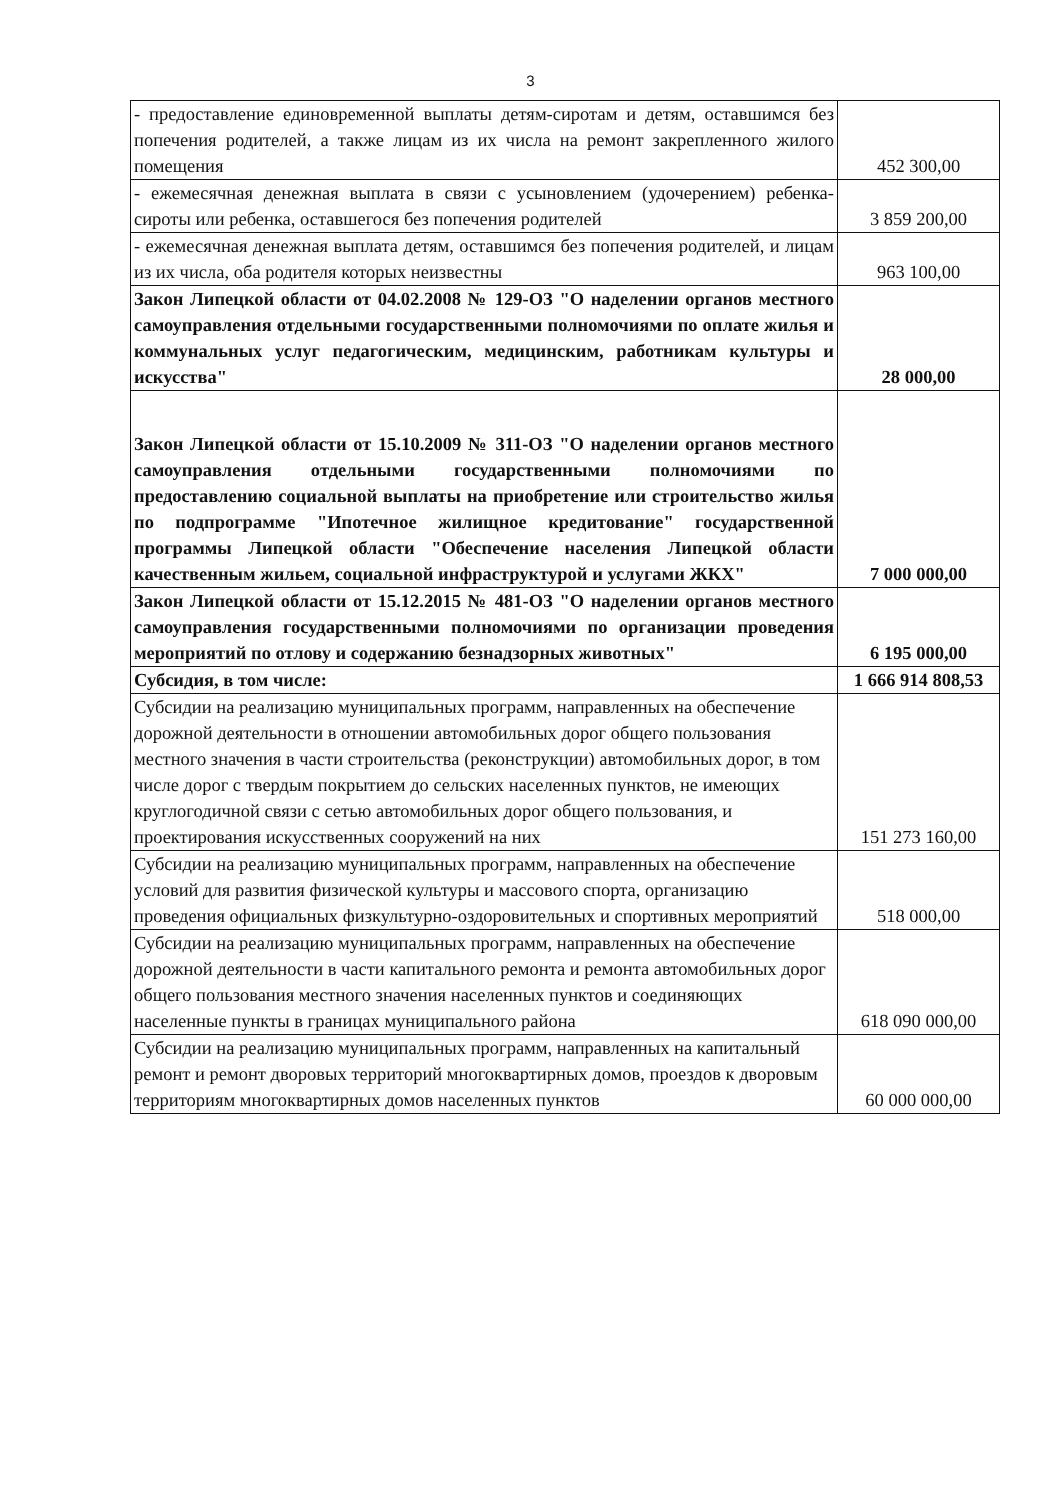3
| - предоставление единовременной выплаты детям-сиротам и детям, оставшимся без попечения родителей, а также лицам из их числа на ремонт закрепленного жилого помещения | 452 300,00 |
| - ежемесячная денежная выплата в связи с усыновлением (удочерением) ребенка-сироты или ребенка, оставшегося без попечения родителей | 3 859 200,00 |
| - ежемесячная денежная выплата детям, оставшимся без попечения родителей, и лицам из их числа, оба родителя которых неизвестны | 963 100,00 |
| Закон Липецкой области от 04.02.2008 № 129-ОЗ "О наделении органов местного самоуправления отдельными государственными полномочиями по оплате жилья и коммунальных услуг педагогическим, медицинским, работникам культуры и искусства" | 28 000,00 |
| Закон Липецкой области от 15.10.2009 № 311-ОЗ "О наделении органов местного самоуправления отдельными государственными полномочиями по предоставлению социальной выплаты на приобретение или строительство жилья по подпрограмме "Ипотечное жилищное кредитование" государственной программы Липецкой области "Обеспечение населения Липецкой области качественным жильем, социальной инфраструктурой и услугами ЖКХ" | 7 000 000,00 |
| Закон Липецкой области от 15.12.2015 № 481-ОЗ "О наделении органов местного самоуправления государственными полномочиями по организации проведения мероприятий по отлову и содержанию безнадзорных животных" | 6 195 000,00 |
| Субсидия, в том числе: | 1 666 914 808,53 |
| Субсидии на реализацию муниципальных программ, направленных на обеспечение дорожной деятельности в отношении автомобильных дорог общего пользования местного значения в части строительства (реконструкции) автомобильных дорог, в том числе дорог с твердым покрытием до сельских населенных пунктов, не имеющих круглогодичной связи с сетью автомобильных дорог общего пользования, и проектирования искусственных сооружений на них | 151 273 160,00 |
| Субсидии на реализацию муниципальных программ, направленных на обеспечение условий для развития физической культуры и массового спорта, организацию проведения официальных физкультурно-оздоровительных и спортивных мероприятий | 518 000,00 |
| Субсидии на реализацию муниципальных программ, направленных на обеспечение дорожной деятельности в части капитального ремонта и ремонта автомобильных дорог общего пользования местного значения населенных пунктов и соединяющих населенные пункты в границах муниципального района | 618 090 000,00 |
| Субсидии на реализацию муниципальных программ, направленных на капитальный ремонт и ремонт дворовых территорий многоквартирных домов, проездов к дворовым территориям многоквартирных домов населенных пунктов | 60 000 000,00 |